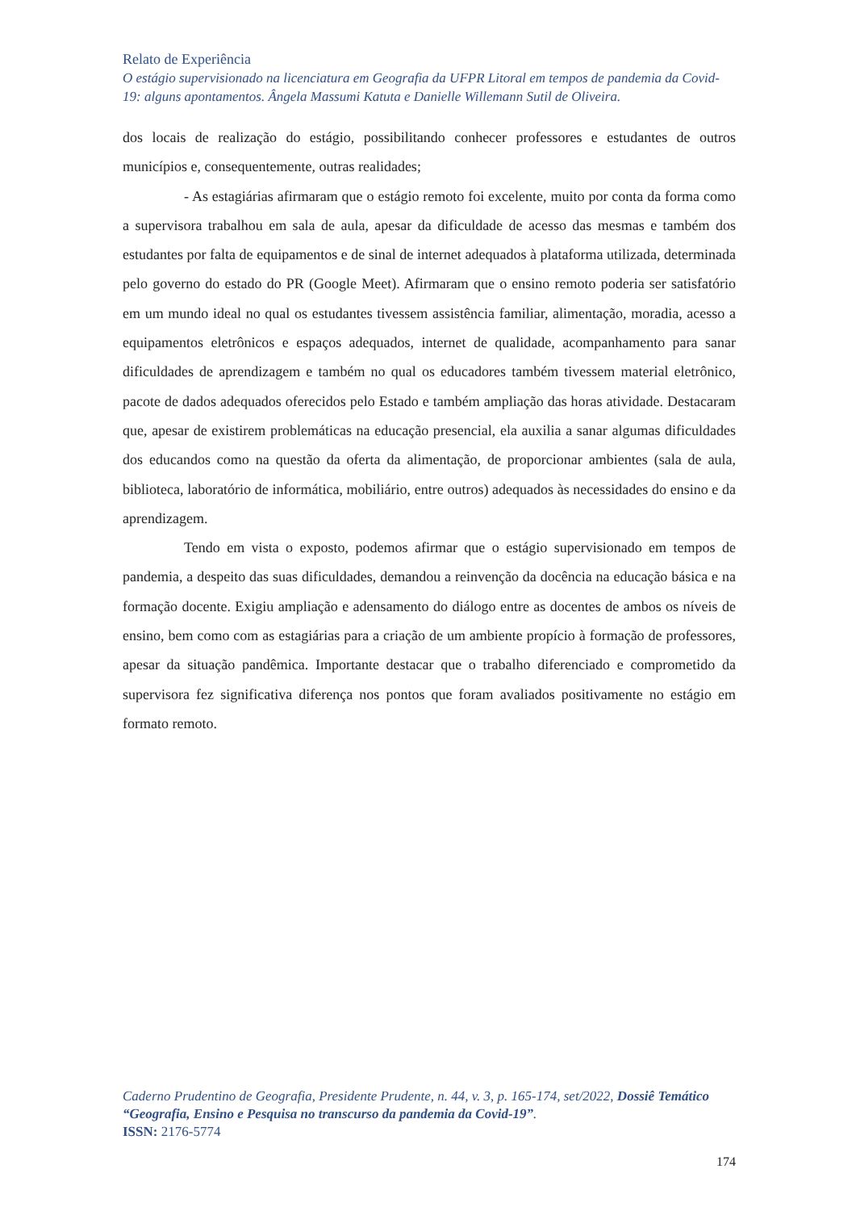Relato de Experiência
O estágio supervisionado na licenciatura em Geografia da UFPR Litoral em tempos de pandemia da Covid-19: alguns apontamentos. Ângela Massumi Katuta e Danielle Willemann Sutil de Oliveira.
dos locais de realização do estágio, possibilitando conhecer professores e estudantes de outros municípios e, consequentemente, outras realidades;
- As estagiárias afirmaram que o estágio remoto foi excelente, muito por conta da forma como a supervisora trabalhou em sala de aula, apesar da dificuldade de acesso das mesmas e também dos estudantes por falta de equipamentos e de sinal de internet adequados à plataforma utilizada, determinada pelo governo do estado do PR (Google Meet). Afirmaram que o ensino remoto poderia ser satisfatório em um mundo ideal no qual os estudantes tivessem assistência familiar, alimentação, moradia, acesso a equipamentos eletrônicos e espaços adequados, internet de qualidade, acompanhamento para sanar dificuldades de aprendizagem e também no qual os educadores também tivessem material eletrônico, pacote de dados adequados oferecidos pelo Estado e também ampliação das horas atividade. Destacaram que, apesar de existirem problemáticas na educação presencial, ela auxilia a sanar algumas dificuldades dos educandos como na questão da oferta da alimentação, de proporcionar ambientes (sala de aula, biblioteca, laboratório de informática, mobiliário, entre outros) adequados às necessidades do ensino e da aprendizagem.
Tendo em vista o exposto, podemos afirmar que o estágio supervisionado em tempos de pandemia, a despeito das suas dificuldades, demandou a reinvenção da docência na educação básica e na formação docente. Exigiu ampliação e adensamento do diálogo entre as docentes de ambos os níveis de ensino, bem como com as estagiárias para a criação de um ambiente propício à formação de professores, apesar da situação pandêmica. Importante destacar que o trabalho diferenciado e comprometido da supervisora fez significativa diferença nos pontos que foram avaliados positivamente no estágio em formato remoto.
Caderno Prudentino de Geografia, Presidente Prudente, n. 44, v. 3, p. 165-174, set/2022, Dossiê Temático “Geografia, Ensino e Pesquisa no transcurso da pandemia da Covid-19”.
ISSN: 2176-5774
174